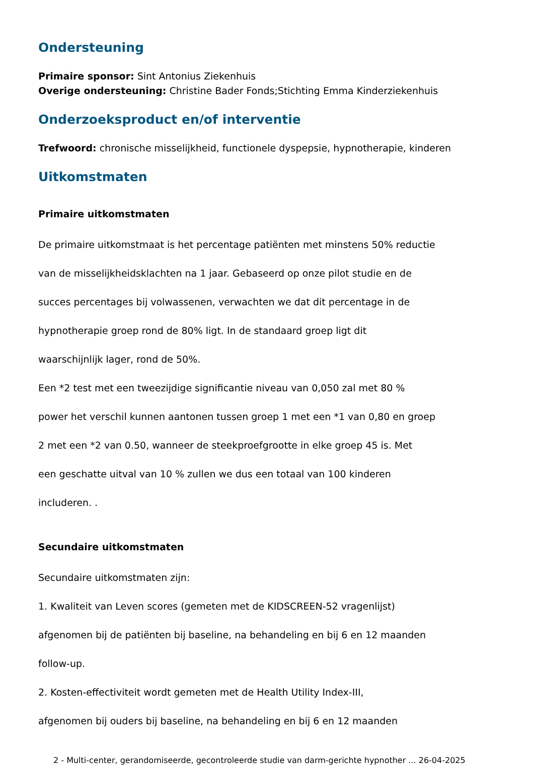Ondersteuning
Primaire sponsor: Sint Antonius Ziekenhuis
Overige ondersteuning: Christine Bader Fonds;Stichting Emma Kinderziekenhuis
Onderzoeksproduct en/of interventie
Trefwoord: chronische misselijkheid, functionele dyspepsie, hypnotherapie, kinderen
Uitkomstmaten
Primaire uitkomstmaten
De primaire uitkomstmaat is het percentage patiënten met minstens 50% reductie
van de misselijkheidsklachten na 1 jaar. Gebaseerd op onze pilot studie en de
succes percentages bij volwassenen, verwachten we dat dit percentage in de
hypnotherapie groep rond de 80% ligt. In de standaard groep ligt dit
waarschijnlijk lager, rond de 50%.
Een *2 test met een tweezijdige significantie niveau van 0,050 zal met 80 %
power het verschil kunnen aantonen tussen groep 1 met een *1 van 0,80 en groep
2 met een *2 van 0.50, wanneer de steekproefgrootte in elke groep 45 is. Met
een geschatte uitval van 10 % zullen we dus een totaal van 100 kinderen
includeren. .
Secundaire uitkomstmaten
Secundaire uitkomstmaten zijn:
1. Kwaliteit van Leven scores (gemeten met de KIDSCREEN-52 vragenlijst)
afgenomen bij de patiënten bij baseline, na behandeling en bij 6 en 12 maanden
follow-up.
2. Kosten-effectiviteit wordt gemeten met de Health Utility Index-III,
afgenomen bij ouders bij baseline, na behandeling en bij 6 en 12 maanden
2 - Multi-center, gerandomiseerde, gecontroleerde studie van darm-gerichte hypnother ... 26-04-2025